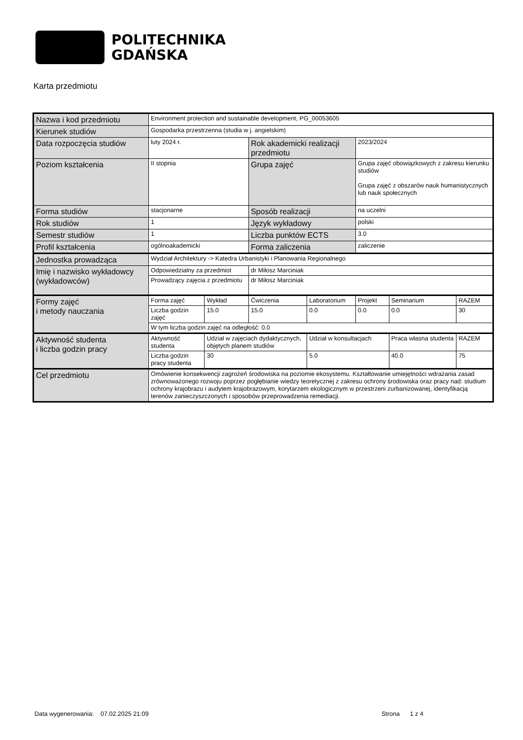POLITECHNIKA
GDAŃSKA
Karta przedmiotu
| Nazwa i kod przedmiotu | Environment protection and sustainable development, PG_00053605 | | | | | | |
| Kierunek studiów | Gospodarka przestrzenna (studia w j. angielskim) | | | | | | |
| Data rozpoczęcia studiów | luty 2024 r. | | Rok akademicki realizacji przedmiotu | | 2023/2024 | | |
| Poziom kształcenia | II stopnia | | Grupa zajęć | | Grupa zajęć obowiązkowych z zakresu kierunku studiów Grupa zajęć z obszarów nauk humanistycznych lub nauk społecznych | | |
| Forma studiów | stacjonarne | | Sposób realizacji | | na uczelni | | |
| Rok studiów | 1 | | Język wykładowy | | polski | | |
| Semestr studiów | 1 | | Liczba punktów ECTS | | 3.0 | | |
| Profil kształcenia | ogólnoakademicki | | Forma zaliczenia | | zaliczenie | | |
| Jednostka prowadząca | Wydział Architektury -> Katedra Urbanistyki i Planowania Regionalnego | | | | | | |
| Imię i nazwisko wykładowcy (wykładowców) | Odpowiedzialny za przedmiot | | dr Miłosz Marciniak | | | | |
| | Prowadzący zajęcia z przedmiotu | | dr Miłosz Marciniak | | | | |
| Formy zajęć i metody nauczania | Forma zajęć | Wykład | Ćwiczenia | Laboratorium | Projekt | Seminarium | RAZEM |
| | Liczba godzin zajęć | 15.0 | 15.0 | 0.0 | 0.0 | 0.0 | 30 |
| | W tym liczba godzin zajęć na odległość: 0.0 | | | | | | |
| Aktywność studenta i liczba godzin pracy | Aktywność studenta | Udział w zajęciach dydaktycznych, objętych planem studiów | | Udział w konsultacjach | | Praca własna studenta | RAZEM |
| | Liczba godzin pracy studenta | 30 | | 5.0 | | 40.0 | 75 |
| Cel przedmiotu | Omówienie konsekwencji zagrożeń środowiska na poziomie ekosystemu. Kształtowanie umiejętności wdrażania zasad zrównoważonego rozwoju poprzez pogłębianie wiedzy teoretycznej z zakresu ochrony środowiska oraz pracy nad: studium ochrony krajobrazu i audytem krajobrazowym, korytarzem ekologicznym w przestrzeni zurbanizowanej, identyfikacją terenów zanieczyszczonych i sposobów przeprowadzenia remediacji. | | | | | | |
Data wygenerowania: 07.02.2025 21:09
Strona 1 z 4